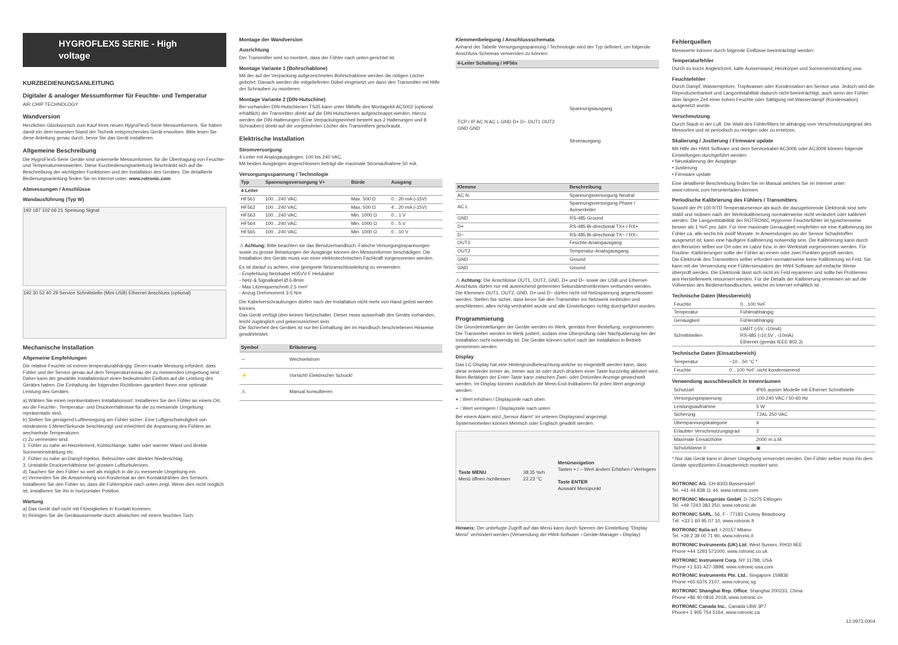HYGROFLEX5 SERIE - High voltage
KURZBEDIENUNGSANLEITUNG
Digitaler & analoger Messumformer für Feuchte- und Temperatur
AIR CHIP TECHNOLOGY
Wandversion
Herzlichen Glückwunsch zum Kauf Ihres neuen HygroFlex5-Serie Messumformers. Sie haben damit ein dem neuesten Stand der Technik entsprechendes Gerät erworben. Bitte lesen Sie diese Anleitung genau durch, bevor Sie das Gerät installieren.
Allgemeine Beschreibung
Die HygroFlex5-Serie Geräte sind universelle Messumformer, für die Übertragung von Feuchte- und Temperaturmesswerten. Diese Kurzbedienungsanleitung beschränkt sich auf die Beschreibung der wichtigsten Funktionen und der Installation des Gerätes. Die detaillierte Bedienungsanleitung finden Sie im Internet unter: www.rotronic.com
Abmessungen / Anschlüsse
Wandausführung (Typ W)
192 187 102 66 21 Speisung Signal
192 30 52 40 29 Service Schnittstelle (Mini-USB) Ethernet Anschluss (optional)
Mechanische Installation
Allgemeine Empfehlungen
Die relative Feuchte ist extrem temperaturabhängig. Deren exakte Messung erfordert, dass Fühler und der Sensor genau auf dem Temperaturniveau der zu messenden Umgebung sind. Daher kann der gewählte Installationsort einen bedeutenden Einfluss auf die Leistung des Gerätes haben. Die Einhaltung der folgenden Richtlinien garantiert Ihnen eine optimale Leistung des Gerätes:
a) Wählen Sie einen repräsentativen Installationsort: Installieren Sie den Fühler an einem Ort, wo die Feuchte-, Temperatur- und Druckverhältnisse für die zu messende Umgebung repräsentativ sind.
b) Stellen Sie genügend Luftbewegung am Fühler sicher: Eine Luftgeschwindigkeit von mindestens 1 Meter/Sekunde beschleunigt und erleichtert die Anpassung des Fühlers an wechselnde Temperaturen.
c) Zu vermeiden sind:
1. Fühler zu nahe an Heizelement, Kühlschlange, kalter oder warmer Wand und direkte Sonneneinstrahlung etc.
2. Fühler zu nahe an Dampf-Injektor, Befeuchter oder direkter Niederschlag.
3. Unstabile Druckverhältnisse bei grossen Luftturbulenzen.
d) Tauchen Sie den Fühler so weit als möglich in die zu messende Umgebung ein.
e) Vermeiden Sie die Ansammlung von Kondensat an den Kontaktdrähten des Sensors. Installieren Sie den Fühler so, dass die Fühlerspitze nach unten zeigt. Wenn dies nicht möglich ist, installieren Sie ihn in horizontaler Position.
Wartung
a) Das Gerät darf nicht mit Flüssigkeiten in Kontakt kommen.
b) Reinigen Sie die Gerätaussenseite durch abwischen mit einem feuchten Tuch.
Montage der Wandversion
Ausrichtung
Der Transmitter wird so montiert, dass der Fühler nach unten gerichtet ist.
Montage Variante 1 (Bohrschablone)
Mit der auf der Verpackung aufgezeichneten Bohrschablone werden die nötigen Löcher gebohrt. Danach werden die mitgelieferten Dübel eingesetzt um dann den Transmitter mit Hilfe der Schrauben zu montieren.
Montage Variante 2 (DIN-Hutschine)
Bei vorhanden DIN-Hutschienen TS35 kann unter Mithilfe des Montagekit AC5002 (optional erhältlich) der Transmitter direkt auf die DIN Hutschienen aufgeschnappt werden. Hierzu werden die DIN-Halterungen (Eine Verpackungseinheit besteht aus 2 Halterungen und 8 Schrauben) direkt auf die vorgebohrten Löcher des Transmitters geschraubt.
Elektrische Installation
Stromversorgung
4-Leiter mit Analogausgängen: 100 bis 240 VAC.
Mit beiden Ausgängen angeschlossen beträgt die maximale Stromaufnahme 50 mA.
Versorgungsspannung / Technologie
| Typ | Spannungsversorgung V+ | Bürde | Ausgang |
| --- | --- | --- | --- |
| 4 Leiter | | | |
| HF561 | 100…240 VAC | Max. 500 Ω | 0…20 mA (‹15V) |
| HF562 | 100…240 VAC | Max. 500 Ω | 4…20 mA (‹15V) |
| HF563 | 100…240 VAC | Min. 1000 Ω | 0…1 V |
| HF564 | 100…240 VAC | Min. 1000 Ω | 0…5 V |
| HF565 | 100…240 VAC | Min. 1000 Ω | 0…10 V |
⚠ Achtung: Bitte beachten sie das Benutzerhandbuch. Falsche Versorgungsspannungen sowie zu grosse Belastungen der Ausgänge können den Messumformer beschädigen. Die Installation des Geräts muss von einer elektrotechnischen Fachkraft vorgenommen werden.
Es ist darauf zu achten, eine geeignete Netzanschlussleitung zu verwenden:
- Empfehlung Netzkabel H05VV-F Helukabel
- Netz-& Signalkabel Ø 6-8mm
- Max Litzenquerschnitt 2,5 mm²
- Anzug Drehmoment 3-5 Nm
Die Kabelverschraubungen dürfen nach der Installation nicht mehr von Hand gelöst werden können.
Das Gerät verfügt über keinen Netzschalter. Dieser muss ausserhalb des Geräts vorhanden, leicht zugänglich und gekennzeichnet sein.
Die Sicherheit des Gerätes ist nur bei Einhaltung der im Handbuch beschriebenen Hinweise gewährleistet.
| Symbol | Erläuterung |
| --- | --- |
| ∼ | Wechselstrom |
| ⚡ | Vorsicht! Elektrischer Schock! |
| ⚠ | Manual konsultieren |
Klemmenbelegung / Anschlussschemata
Anhand der Tabelle Versorgungsspannung / Technologie wird der Typ definiert, um folgende Anschluss-Schemas verwenden zu können:
| 4-Leiter Schaltung / HF56x | |
| --- | --- |
| TCP / IP AC N AC L GND D+ D− OUT1 OUT2 GND GND | Spannungsausgang Stromausgang |
| Klemme | Beschreibung |
| AC N | Spannungsversorgung Neutral |
| AC L | Spannungsversorgung Phase / Aussenleiter |
| GND | RS-485 Ground |
| D+ | RS-485 Bi-directional TX+ / RX+ |
| D− | RS-485 Bi-directional TX− / RX− |
| OUT1 | Feuchte-Analogausgang |
| OUT2 | Temperatur-Analogausgang |
| GND | Ground |
| GND | Ground |
⚠ Achtung: Die Anschlüsse OUT1, OUT2, GND, D+ und D− sowie der USB und Ethernet-Anschluss dürfen nur mit ausreichend getrennten Sekundärstromkreisen verbunden werden. Die Klemmen OUT1, OUT2, GND, D+ und D− dürfen nicht mit Netzspannung angeschlossen werden. Stellen Sie sicher, dass bevor Sie den Transmitter ins Netzwerk einbinden und anschliessen, alles richtig verdrahtet wurde und alle Einstellungen richtig durchgeführt wurden.
Programmierung
Die Grundeinstellungen der Geräte werden im Werk, gemäss Ihrer Bestellung, vorgenommen. Die Transmitter werden im Werk justiert, sodass eine Überprüfung oder Nachjustierung bei der Installation nicht notwendig ist. Die Geräte können sofort nach der Installation in Betrieb genommen werden.
Display
Das LC-Display hat eine Hintergrundbeleuchtung welche so eingestellt werden kann, dass diese entweder immer an, immer aus ist oder durch drücken einer Taste kurzzeitig aktiviert wird. Beim Betätigen der Enter-Taste kann zwischen Zwei- oder Dreizeilen Anzeige gewechselt werden. Im Display können zusätzlich die Mess-End-Indikatoren für jeden Wert angezeigt werden:
+ : Wert erhöhen / Displayzeile nach oben
− : Wert verringern / Displayzeile nach unten
Bei einem Alarm wird „Sensor Alarm“ im unteren Displayrand angezeigt.
Systemeinheiten können Metrisch oder Englisch gewählt werden.
Taste MENU
Menü öffnen /schliessen
38.35 %rh
22.23 °C
Menünavigation
Tasten + / – Wert ändern Erhöhen / Verringern
Taste ENTER
Auswahl Menüpunkt
Hinweis: Der unbefugte Zugriff auf das Menü kann durch Sperren der Einstellung "Display Menü" verhindert werden (Verwendung der HW4-Software › Geräte-Manager › Display)
Fehlerquellen
Messwerte können durch folgende Einflüsse beeinträchtigt werden:
Temperaturfehler
Durch zu kurze Angleichzeit, kalte Aussenwand, Heizkörper und Sonneneinstrahlung usw.
Feuchtefehler
Durch Dampf, Wasserspritzer, Tropfwasser oder Kondensation am Sensor usw. Jedoch wird die Reproduzierbarkeit und Langzeitstabilität dadurch nicht beeinträchtigt, auch wenn der Fühler über längere Zeit einer hohen Feuchte oder Sättigung mit Wasserdampf (Kondensation) ausgesetzt wurde.
Verschmutzung
Durch Staub in der Luft. Die Wahl des Fühlerfilters ist abhängig vom Verschmutzungsgrad des Messortes und ist periodisch zu reinigen oder zu ersetzen.
Skalierung / Justierung / Firmware update
Mit Hilfe der HW4 Software und dem Servicekabel AC3006 oder AC3009 können folgende Einstellungen durchgeführt werden:
• Neuskalierung der Ausgänge
• Justierung
• Firmware update
Eine detaillierte Beschreibung finden Sie im Manual welches Sie im Internet unter: www.rotronic.com herunterladen können.
Periodische Kalibrierung des Fühlers / Transmitters
Sowohl der Pt 100 RTD Temperatursensor als auch die dazugehörende Elektronik sind sehr stabil und müssen nach der Werkskalibrierung normalerweise nicht verändert oder kalibriert werden. Die Langzeitstabilität der ROTRONIC Hygromer Feuchtefühler ist typischerweise besser als 1 %rF pro Jahr. Für eine maximale Genauigkeit empfehlen wir eine Kalibrierung der Fühler ca. alle sechs bis zwölf Monate. In Anwendungen wo der Sensor Schadstoffen ausgesetzt ist, kann eine häufigere Kalibrierung notwendig sein. Die Kalibrierung kann durch den Benutzer selber vor Ort oder im Labor bzw. in der Werkstatt vorgenommen werden. Für Routine- Kalibrierungen sollte der Fühler an einem oder zwei Punkten geprüft werden.
Die Elektronik des Transmitters selber erfordert normalerweise keine Kalibrierung im Feld. Sie kann mit der Verwendung eine Fühlersimulators der HW4 Software auf einfache Weise überprüft werden. Die Elektronik lässt sich nicht im Feld reparieren und sollte bei Problemen ans Herstellerwerk retourniert werden. Für die Details der Kalibrierung verweisen wir auf die Vollversion des Bedienerhandbuches, welche im Internet erhältlich ist.
Technische Daten (Messbereich)
| Feuchte | 0…100 %rF |
| Temperatur | Fühlerabhängig |
| Genauigkeit | Fühlerabhängig |
| Schnittstellen | UART (‹5V, ‹10mA) RS-485 (‹10,5V , ‹10mA) Ethernet (gemäs IEEE 802.3) |
Technische Daten (Einsatzbereich)
| Temperatur | −10…50 °C * |
| Feuchte | 0…100 %rF, nicht kondensierend |
Verwendung ausschliesslich in Innenräumen
| Schutzart | IP65 ausser Modelle mit Ethernet Schnittstelle |
| Versorgungsspannung | 100-240 VAC / 50-60 Hz |
| Leistungsaufnahme | 5 W |
| Sicherung | T2AL 250 VAC |
| Überspannungskategorie | II |
| Erlaubter Verschmutzungsgrad | 2 |
| Maximale Einsatzhöhe | 2000 m.ü.M. |
| Schutzklasse II | ▣ |
* Nur das Gerät kann in dieser Umgebung verwendet werden. Der Fühler selber muss ihn dem Geräte spezifizierten Einsatzbereich montiert sein.
ROTRONIC AG, CH-8303 Bassersdorf
Tel. +41 44 838 11 44, www.rotronic.com
ROTRONIC Messgeräte GmbH, D-76275 Ettlingen
Tel. +49 7243 383 250, www.rotronic.de
ROTRONIC SARL, 56, F - 77183 Croissy Beaubourg
Tél. +33 1 60 95 07 10, www.rotronic.fr
ROTRONIC Italia srl, I-20157 Milano
Tel. +39 2 39 00 71 90, www.rotronic.it
ROTRONIC Instruments (UK) Ltd, West Sussex, RH10 9EE
Phone +44 1293 571000, www.rotronic.co.uk
ROTRONIC Instrument Corp, NY 11788, USA
Phone +1 631 427-3898, www.rotronic-usa.com
ROTRONIC Instruments Pte. Ltd., Singapore 159836
Phone +65 6376 2107, www.rotronic.sg
ROTRONIC Shanghai Rep. Office, Shanghai 200233, China
Phone +86 40 0816 2018, www.rotronic.cn
ROTRONIC Canada Inc., Canada L8W 3P7
Phone+ 1 905 754 5164, www.rotronic.ca
12.0973.0004